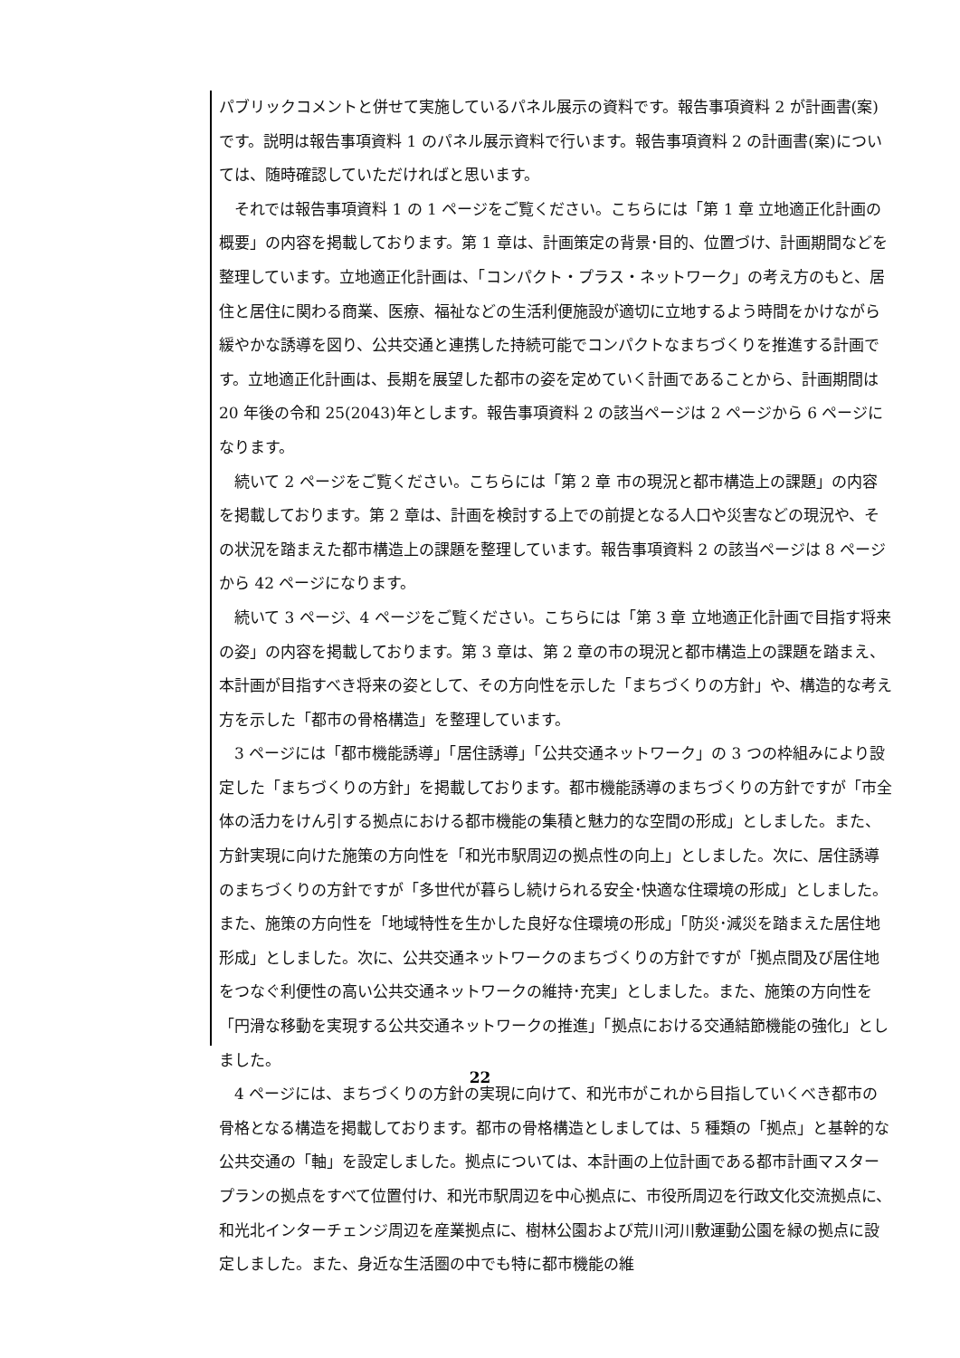パブリックコメントと併せて実施しているパネル展示の資料です。報告事項資料 2 が計画書(案)です。説明は報告事項資料 1 のパネル展示資料で行います。報告事項資料 2 の計画書(案)については、随時確認していただければと思います。
それでは報告事項資料 1 の 1 ページをご覧ください。こちらには「第 1 章 立地適正化計画の概要」の内容を掲載しております。第 1 章は、計画策定の背景･目的、位置づけ、計画期間などを整理しています。立地適正化計画は、「コンパクト・プラス・ネットワーク」の考え方のもと、居住と居住に関わる商業、医療、福祉などの生活利便施設が適切に立地するよう時間をかけながら緩やかな誘導を図り、公共交通と連携した持続可能でコンパクトなまちづくりを推進する計画です。立地適正化計画は、長期を展望した都市の姿を定めていく計画であることから、計画期間は 20 年後の令和 25(2043)年とします。報告事項資料 2 の該当ページは 2 ページから 6 ページになります。
続いて 2 ページをご覧ください。こちらには「第 2 章 市の現況と都市構造上の課題」の内容を掲載しております。第 2 章は、計画を検討する上での前提となる人口や災害などの現況や、その状況を踏まえた都市構造上の課題を整理しています。報告事項資料 2 の該当ページは 8 ページから 42 ページになります。
続いて 3 ページ、4 ページをご覧ください。こちらには「第 3 章 立地適正化計画で目指す将来の姿」の内容を掲載しております。第 3 章は、第 2 章の市の現況と都市構造上の課題を踏まえ、本計画が目指すべき将来の姿として、その方向性を示した「まちづくりの方針」や、構造的な考え方を示した「都市の骨格構造」を整理しています。
3 ページには「都市機能誘導」「居住誘導」「公共交通ネットワーク」の 3 つの枠組みにより設定した「まちづくりの方針」を掲載しております。都市機能誘導のまちづくりの方針ですが「市全体の活力をけん引する拠点における都市機能の集積と魅力的な空間の形成」としました。また、方針実現に向けた施策の方向性を「和光市駅周辺の拠点性の向上」としました。次に、居住誘導のまちづくりの方針ですが「多世代が暮らし続けられる安全･快適な住環境の形成」としました。また、施策の方向性を「地域特性を生かした良好な住環境の形成」「防災･減災を踏まえた居住地形成」としました。次に、公共交通ネットワークのまちづくりの方針ですが「拠点間及び居住地をつなぐ利便性の高い公共交通ネットワークの維持･充実」としました。また、施策の方向性を「円滑な移動を実現する公共交通ネットワークの推進」「拠点における交通結節機能の強化」としました。
4 ページには、まちづくりの方針の実現に向けて、和光市がこれから目指していくべき都市の骨格となる構造を掲載しております。都市の骨格構造としましては、5 種類の「拠点」と基幹的な公共交通の「軸」を設定しました。拠点については、本計画の上位計画である都市計画マスタープランの拠点をすべて位置付け、和光市駅周辺を中心拠点に、市役所周辺を行政文化交流拠点に、和光北インターチェンジ周辺を産業拠点に、樹林公園および荒川河川敷運動公園を緑の拠点に設定しました。また、身近な生活圏の中でも特に都市機能の維
22